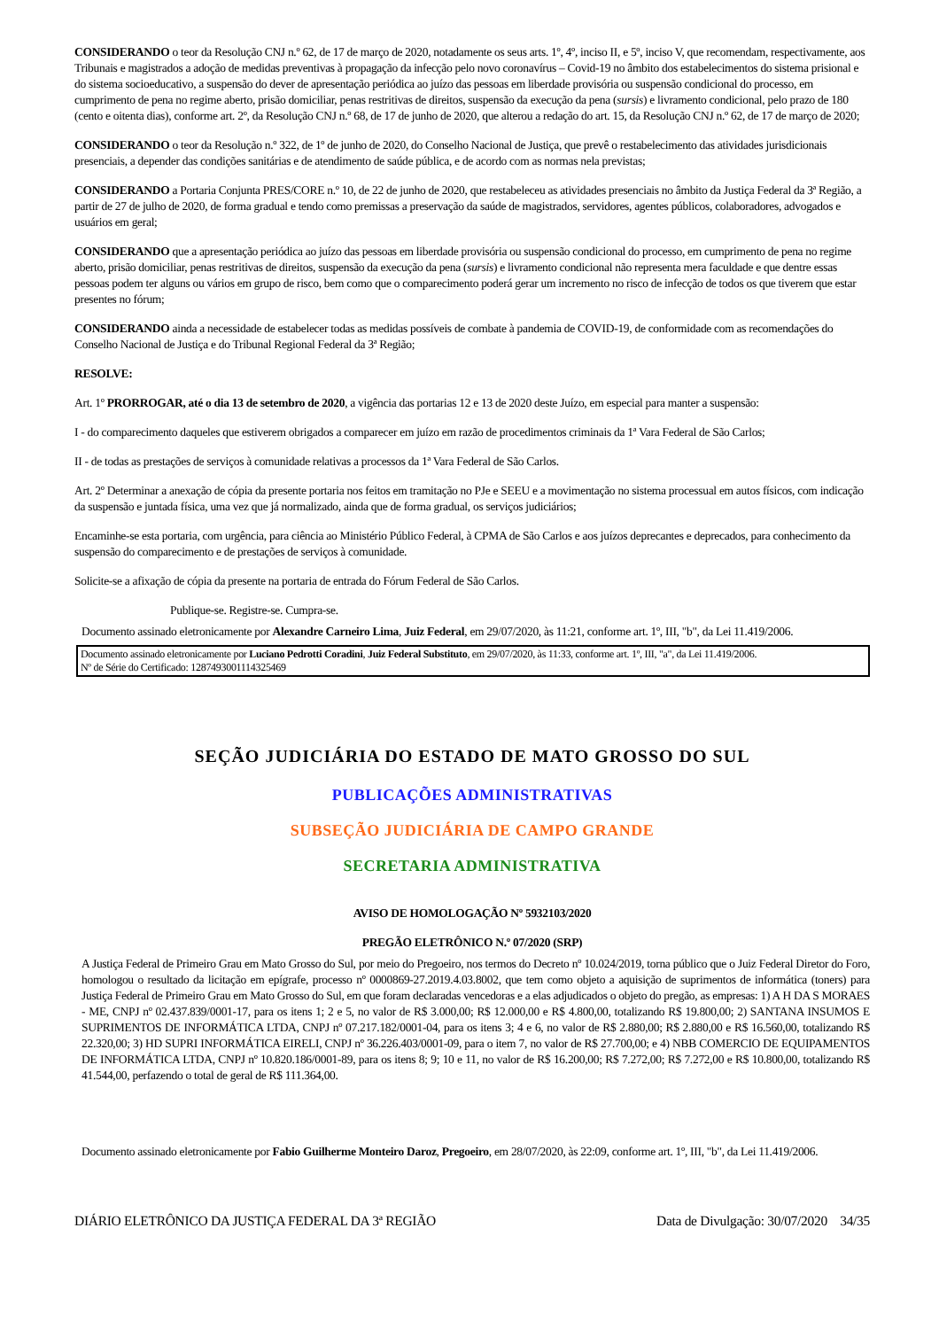CONSIDERANDO o teor da Resolução CNJ n.º 62, de 17 de março de 2020, notadamente os seus arts. 1º, 4º, inciso II, e 5º, inciso V, que recomendam, respectivamente, aos Tribunais e magistrados a adoção de medidas preventivas à propagação da infecção pelo novo coronavírus – Covid-19 no âmbito dos estabelecimentos do sistema prisional e do sistema socioeducativo, a suspensão do dever de apresentação periódica ao juízo das pessoas em liberdade provisória ou suspensão condicional do processo, em cumprimento de pena no regime aberto, prisão domiciliar, penas restritivas de direitos, suspensão da execução da pena (sursis) e livramento condicional, pelo prazo de 180 (cento e oitenta dias), conforme art. 2º, da Resolução CNJ n.º 68, de 17 de junho de 2020, que alterou a redação do art. 15, da Resolução CNJ n.º 62, de 17 de março de 2020;
CONSIDERANDO o teor da Resolução n.º 322, de 1º de junho de 2020, do Conselho Nacional de Justiça, que prevê o restabelecimento das atividades jurisdicionais presenciais, a depender das condições sanitárias e de atendimento de saúde pública, e de acordo com as normas nela previstas;
CONSIDERANDO a Portaria Conjunta PRES/CORE n.º 10, de 22 de junho de 2020, que restabeleceu as atividades presenciais no âmbito da Justiça Federal da 3ª Região, a partir de 27 de julho de 2020, de forma gradual e tendo como premissas a preservação da saúde de magistrados, servidores, agentes públicos, colaboradores, advogados e usuários em geral;
CONSIDERANDO que a apresentação periódica ao juízo das pessoas em liberdade provisória ou suspensão condicional do processo, em cumprimento de pena no regime aberto, prisão domiciliar, penas restritivas de direitos, suspensão da execução da pena (sursis) e livramento condicional não representa mera faculdade e que dentre essas pessoas podem ter alguns ou vários em grupo de risco, bem como que o comparecimento poderá gerar um incremento no risco de infecção de todos os que tiverem que estar presentes no fórum;
CONSIDERANDO ainda a necessidade de estabelecer todas as medidas possíveis de combate à pandemia de COVID-19, de conformidade com as recomendações do Conselho Nacional de Justiça e do Tribunal Regional Federal da 3ª Região;
RESOLVE:
Art. 1º PRORROGAR, até o dia 13 de setembro de 2020, a vigência das portarias 12 e 13 de 2020 deste Juízo, em especial para manter a suspensão:
I - do comparecimento daqueles que estiverem obrigados a comparecer em juízo em razão de procedimentos criminais da 1ª Vara Federal de São Carlos;
II - de todas as prestações de serviços à comunidade relativas a processos da 1ª Vara Federal de São Carlos.
Art. 2º Determinar a anexação de cópia da presente portaria nos feitos em tramitação no PJe e SEEU e a movimentação no sistema processual em autos físicos, com indicação da suspensão e juntada física, uma vez que já normalizado, ainda que de forma gradual, os serviços judiciários;
Encaminhe-se esta portaria, com urgência, para ciência ao Ministério Público Federal, à CPMA de São Carlos e aos juízos deprecantes e deprecados, para conhecimento da suspensão do comparecimento e de prestações de serviços à comunidade.
Solicite-se a afixação de cópia da presente na portaria de entrada do Fórum Federal de São Carlos.
Publique-se. Registre-se. Cumpra-se.
Documento assinado eletronicamente por Alexandre Carneiro Lima, Juiz Federal, em 29/07/2020, às 11:21, conforme art. 1º, III, "b", da Lei 11.419/2006.
Documento assinado eletronicamente por Luciano Pedrotti Coradini, Juiz Federal Substituto, em 29/07/2020, às 11:33, conforme art. 1º, III, "a", da Lei 11.419/2006.
Nº de Série do Certificado: 1287493001114325469
SEÇÃO JUDICIÁRIA DO ESTADO DE MATO GROSSO DO SUL
PUBLICAÇÕES ADMINISTRATIVAS
SUBSEÇÃO JUDICIÁRIA DE CAMPO GRANDE
SECRETARIA ADMINISTRATIVA
AVISO DE HOMOLOGAÇÃO Nº 5932103/2020
PREGÃO ELETRÔNICO N.º 07/2020 (SRP)
A Justiça Federal de Primeiro Grau em Mato Grosso do Sul, por meio do Pregoeiro, nos termos do Decreto nº 10.024/2019, torna público que o Juiz Federal Diretor do Foro, homologou o resultado da licitação em epígrafe, processo nº 0000869-27.2019.4.03.8002, que tem como objeto a aquisição de suprimentos de informática (toners) para Justiça Federal de Primeiro Grau em Mato Grosso do Sul, em que foram declaradas vencedoras e a elas adjudicados o objeto do pregão, as empresas: 1) A H DA S MORAES - ME, CNPJ nº 02.437.839/0001-17, para os itens 1; 2 e 5, no valor de R$ 3.000,00; R$ 12.000,00 e R$ 4.800,00, totalizando R$ 19.800,00; 2) SANTANA INSUMOS E SUPRIMENTOS DE INFORMÁTICA LTDA, CNPJ nº 07.217.182/0001-04, para os itens 3; 4 e 6, no valor de R$ 2.880,00; R$ 2.880,00 e R$ 16.560,00, totalizando R$ 22.320,00; 3) HD SUPRI INFORMÁTICA EIRELI, CNPJ nº 36.226.403/0001-09, para o item 7, no valor de R$ 27.700,00; e 4) NBB COMERCIO DE EQUIPAMENTOS DE INFORMÁTICA LTDA, CNPJ nº 10.820.186/0001-89, para os itens 8; 9; 10 e 11, no valor de R$ 16.200,00; R$ 7.272,00; R$ 7.272,00 e R$ 10.800,00, totalizando R$ 41.544,00, perfazendo o total de geral de R$ 111.364,00.
Documento assinado eletronicamente por Fabio Guilherme Monteiro Daroz, Pregoeiro, em 28/07/2020, às 22:09, conforme art. 1º, III, "b", da Lei 11.419/2006.
DIÁRIO ELETRÔNICO DA JUSTIÇA FEDERAL DA 3ª REGIÃO Data de Divulgação: 30/07/2020 34/35